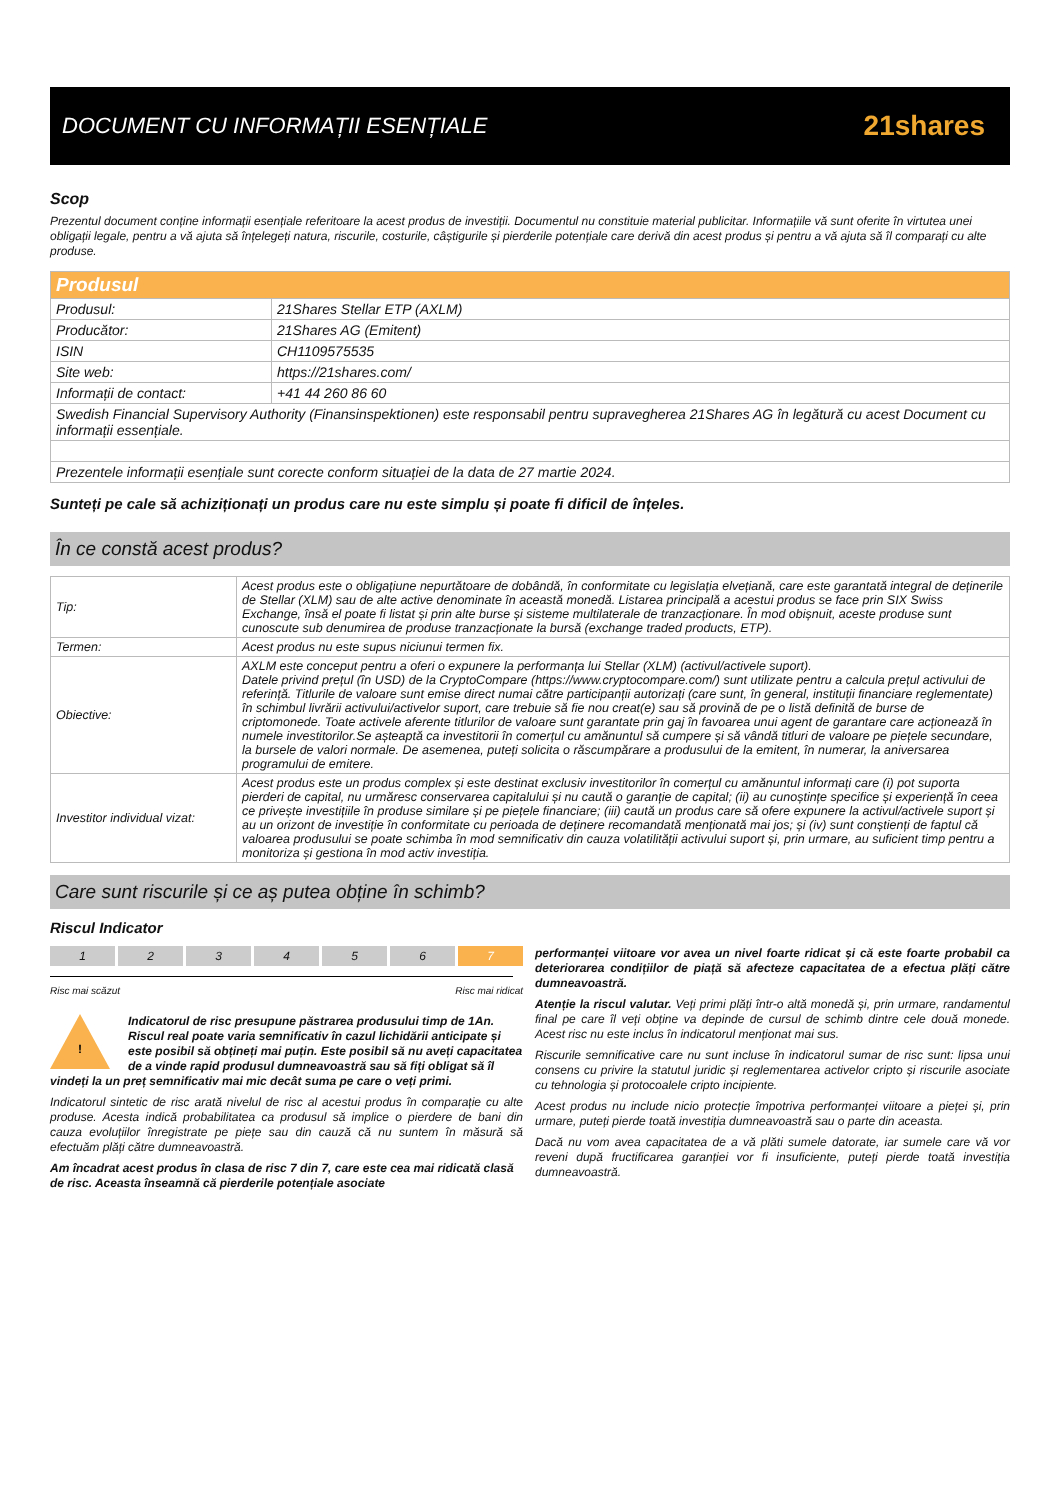DOCUMENT CU INFORMAȚII ESENȚIALE
21shares
Scop
Prezentul document conține informații esențiale referitoare la acest produs de investiții. Documentul nu constituie material publicitar. Informațiile vă sunt oferite în virtutea unei obligații legale, pentru a vă ajuta să înțelegeți natura, riscurile, costurile, câștigurile și pierderile potențiale care derivă din acest produs și pentru a vă ajuta să îl comparați cu alte produse.
| Produsul | |
| Produsul: | 21Shares Stellar ETP (AXLM) |
| Producător: | 21Shares AG (Emitent) |
| ISIN | CH1109575535 |
| Site web: | https://21shares.com/ |
| Informații de contact: | +41 44 260 86 60 |
| Swedish Financial Supervisory Authority (Finansinspektionen) este responsabil pentru supravegherea 21Shares AG în legătură cu acest Document cu informații essențiale. | |
| Prezentele informații esențiale sunt corecte conform situației de la data de 27 martie 2024. | |
Sunteți pe cale să achiziționați un produs care nu este simplu și poate fi dificil de înțeles.
În ce constă acest produs?
| Tip: | Acest produs este o obligațiune nepurtătoare de dobândă, în conformitate cu legislația elvețiană, care este garantată integral de deținerile de Stellar (XLM) sau de alte active denominate în această monedă. Listarea principală a acestui produs se face prin SIX Swiss Exchange, însă el poate fi listat și prin alte burse și sisteme multilaterale de tranzacționare. În mod obișnuit, aceste produse sunt cunoscute sub denumirea de produse tranzacționate la bursă (exchange traded products, ETP). |
| Termen: | Acest produs nu este supus niciunui termen fix. |
| Obiective: | AXLM este conceput pentru a oferi o expunere la performanța lui Stellar (XLM) (activul/activele suport). Datele privind prețul (în USD) de la CryptoCompare (https://www.cryptocompare.com/) sunt utilizate pentru a calcula prețul activului de referință. Titlurile de valoare sunt emise direct numai către participanții autorizați (care sunt, în general, instituții financiare reglementate) în schimbul livrării activului/activelor suport, care trebuie să fie nou creat(e) sau să provină de pe o listă definită de burse de criptomonede. Toate activele aferente titlurilor de valoare sunt garantate prin gaj în favoarea unui agent de garantare care acționează în numele investitorilor.Se așteaptă ca investitorii în comerțul cu amănuntul să cumpere și să vândă titluri de valoare pe piețele secundare, la bursele de valori normale. De asemenea, puteți solicita o răscumpărare a produsului de la emitent, în numerar, la aniversarea programului de emitere. |
| Investitor individual vizat: | Acest produs este un produs complex și este destinat exclusiv investitorilor în comerțul cu amănuntul informați care (i) pot suporta pierderi de capital, nu urmăresc conservarea capitalului și nu caută o garanție de capital; (ii) au cunoștințe specifice și experiență în ceea ce privește investițiile în produse similare și pe piețele financiare; (iii) caută un produs care să ofere expunere la activul/activele suport și au un orizont de investiție în conformitate cu perioada de deținere recomandată menționată mai jos; și (iv) sunt conștienți de faptul că valoarea produsului se poate schimba în mod semnificativ din cauza volatilității activului suport și, prin urmare, au suficient timp pentru a monitoriza și gestiona în mod activ investiția. |
Care sunt riscurile și ce aș putea obține în schimb?
Riscul Indicator
1 2 3 4 5 6 7
Risc mai scăzut Risc mai ridicat
! Indicatorul de risc presupune păstrarea produsului timp de 1An. Riscul real poate varia semnificativ în cazul lichidării anticipate și este posibil să obțineți mai puțin. Este posibil să nu aveți capacitatea de a vinde rapid produsul dumneavoastră sau să fiți obligat să îl vindeți la un preț semnificativ mai mic decât suma pe care o veți primi.
Indicatorul sintetic de risc arată nivelul de risc al acestui produs în comparație cu alte produse. Acesta indică probabilitatea ca produsul să implice o pierdere de bani din cauza evoluțiilor înregistrate pe piețe sau din cauză că nu suntem în măsură să efectuăm plăți către dumneavoastră.
Am încadrat acest produs în clasa de risc 7 din 7, care este cea mai ridicată clasă de risc. Aceasta înseamnă că pierderile potențiale asociate
performanței viitoare vor avea un nivel foarte ridicat și că este foarte probabil ca deteriorarea condițiilor de piață să afecteze capacitatea de a efectua plăți către dumneavoastră.
Atenție la riscul valutar. Veți primi plăți într-o altă monedă și, prin urmare, randamentul final pe care îl veți obține va depinde de cursul de schimb dintre cele două monede. Acest risc nu este inclus în indicatorul menționat mai sus.
Riscurile semnificative care nu sunt incluse în indicatorul sumar de risc sunt: lipsa unui consens cu privire la statutul juridic și reglementarea activelor cripto și riscurile asociate cu tehnologia și protocoalele cripto incipiente.
Acest produs nu include nicio protecție împotriva performanței viitoare a pieței și, prin urmare, puteți pierde toată investiția dumneavoastră sau o parte din aceasta.
Dacă nu vom avea capacitatea de a vă plăti sumele datorate, iar sumele care vă vor reveni după fructificarea garanției vor fi insuficiente, puteți pierde toată investiția dumneavoastră.